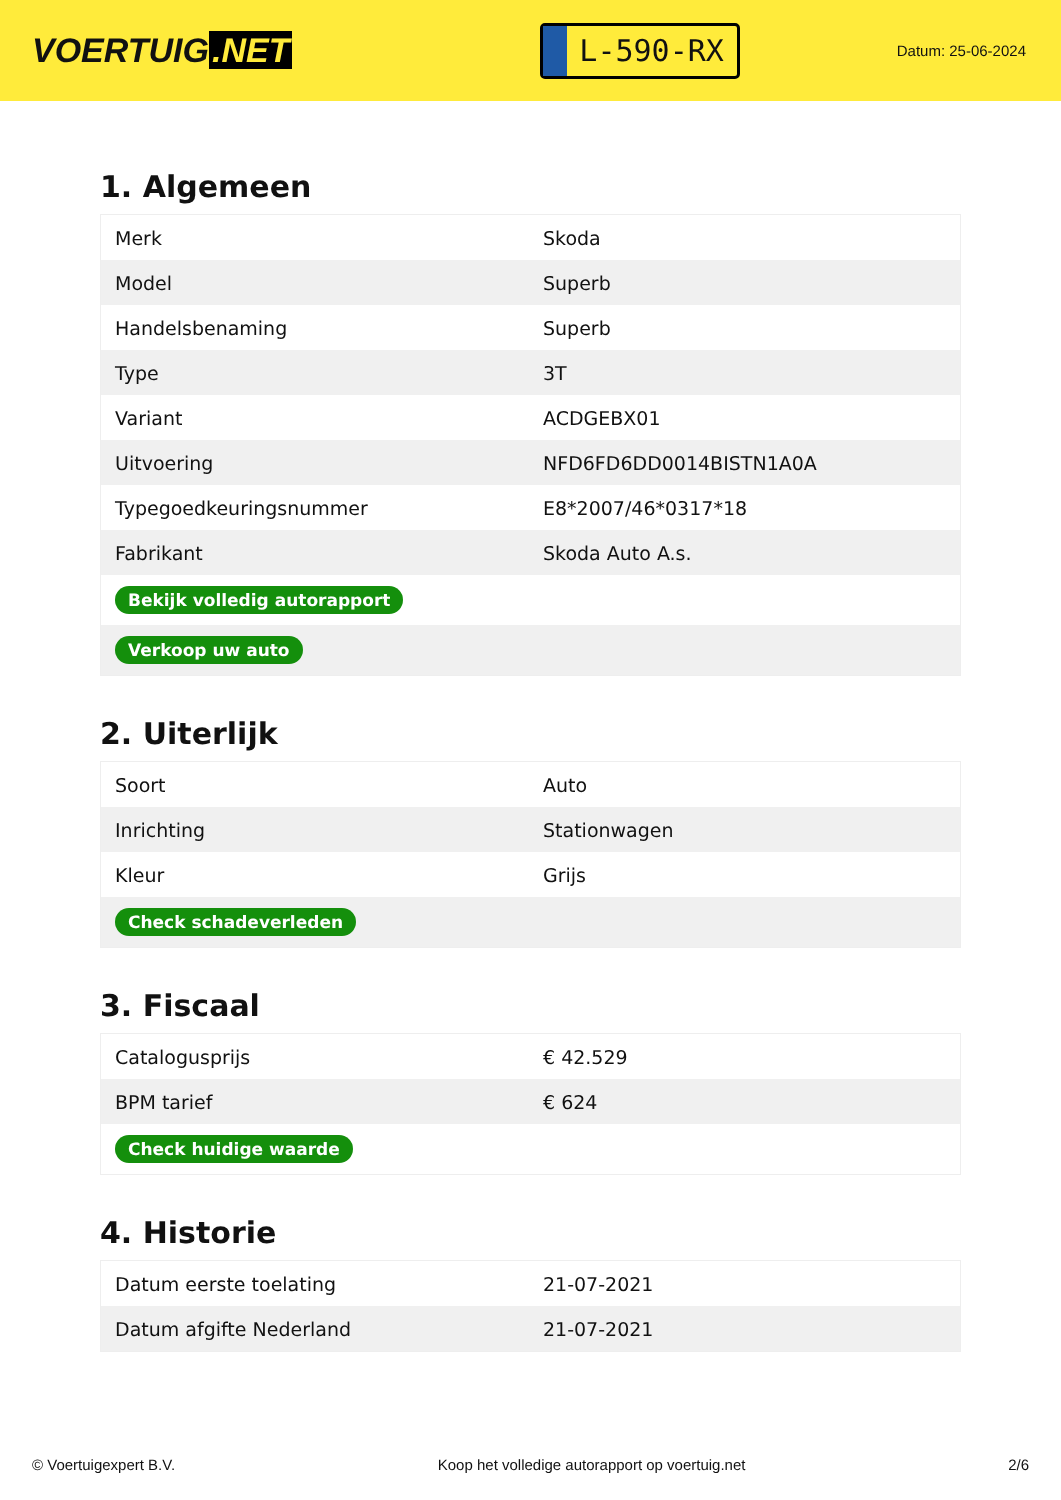VOERTUIG.NET
L-590-RX
Datum: 25-06-2024
1. Algemeen
| Merk | Skoda |
| Model | Superb |
| Handelsbenaming | Superb |
| Type | 3T |
| Variant | ACDGEBX01 |
| Uitvoering | NFD6FD6DD0014BISTN1A0A |
| Typegoedkeuringsnummer | E8*2007/46*0317*18 |
| Fabrikant | Skoda Auto A.s. |
| Bekijk volledig autorapport | |
| Verkoop uw auto | |
2. Uiterlijk
| Soort | Auto |
| Inrichting | Stationwagen |
| Kleur | Grijs |
| Check schadeverleden | |
3. Fiscaal
| Catalogusprijs | € 42.529 |
| BPM tarief | € 624 |
| Check huidige waarde | |
4. Historie
| Datum eerste toelating | 21-07-2021 |
| Datum afgifte Nederland | 21-07-2021 |
© Voertuigexpert B.V. Koop het volledige autorapport op voertuig.net 2/6